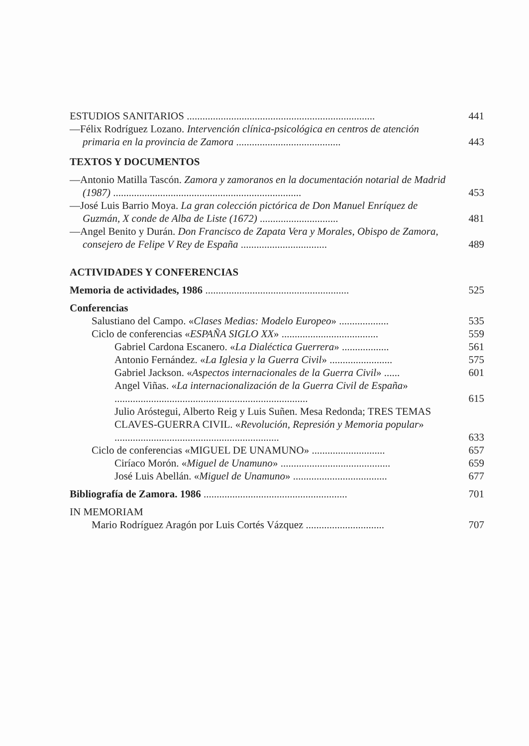ESTUDIOS SANITARIOS ........................................................................
441
—Félix Rodríguez Lozano. Intervención clínica-psicológica en centros de atención primaria en la provincia de Zamora ........................................
443
TEXTOS Y DOCUMENTOS
—Antonio Matilla Tascón. Zamora y zamoranos en la documentación notarial de Madrid (1987) ........................................................................
453
—José Luis Barrio Moya. La gran colección pictórica de Don Manuel Enríquez de Guzmán, X conde de Alba de Liste (1672) ..............................
481
—Angel Benito y Durán. Don Francisco de Zapata Vera y Morales, Obispo de Zamora, consejero de Felipe V Rey de España .................................
489
ACTIVIDADES Y CONFERENCIAS
Memoria de actividades, 1986 .......................................................
525
Conferencias
Salustiano del Campo. «Clases Medias: Modelo Europeo» ...................
535
Ciclo de conferencias «ESPAÑA SIGLO XX» .....................................
559
Gabriel Cardona Escanero. «La Dialéctica Guerrera» ..................
561
Antonio Fernández. «La Iglesia y la Guerra Civil» ........................
575
Gabriel Jackson. «Aspectos internacionales de la Guerra Civil» ......
601
Angel Viñas. «La internacionalización de la Guerra Civil de España» ..........................................................................
615
Julio Aróstegui, Alberto Reig y Luis Suñen. Mesa Redonda; TRES TEMAS CLAVES-GUERRA CIVIL. «Revolución, Represión y Memoria popular» ...............................................................
633
Ciclo de conferencias «MIGUEL DE UNAMUNO» ............................
657
Ciríaco Morón. «Miguel de Unamuno» ..........................................
659
José Luis Abellán. «Miguel de Unamuno» ....................................
677
Bibliografía de Zamora. 1986 .......................................................
701
IN MEMORIAM
Mario Rodríguez Aragón por Luis Cortés Vázquez ..............................
707